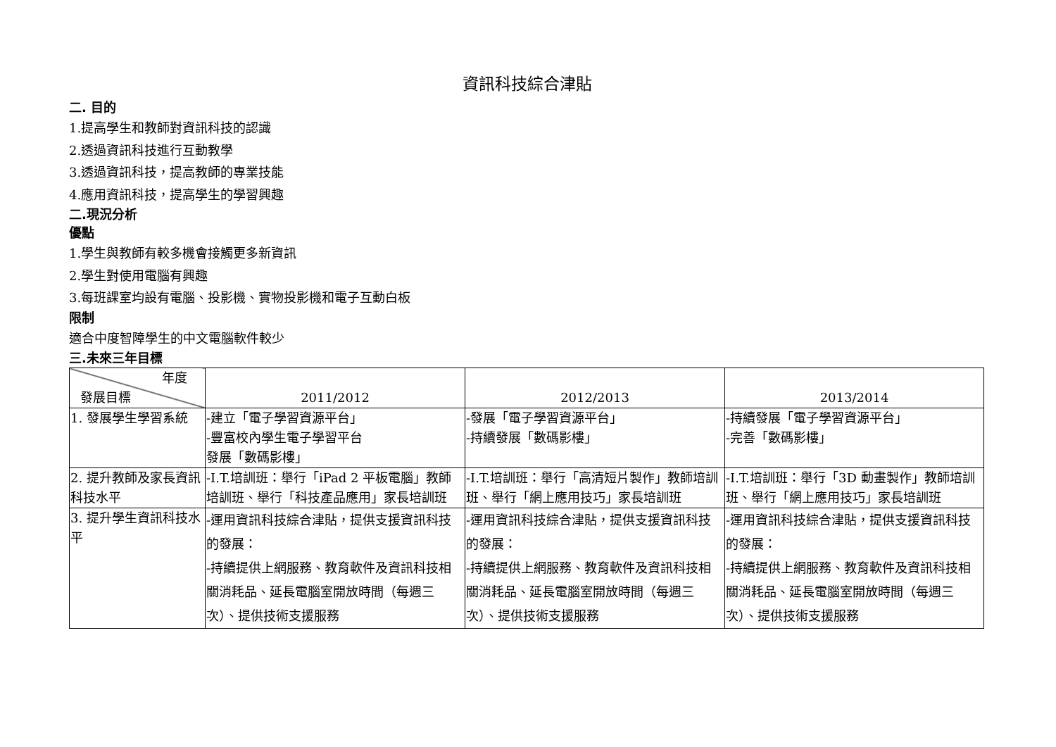資訊科技綜合津貼
二. 目的
1.提高學生和教師對資訊科技的認識
2.透過資訊科技進行互動教學
3.透過資訊科技，提高教師的專業技能
4.應用資訊科技，提高學生的學習興趣
二.現況分析
優點
1.學生與教師有較多機會接觸更多新資訊
2.學生對使用電腦有興趣
3.每班課室均設有電腦、投影機、實物投影機和電子互動白板
限制
適合中度智障學生的中文電腦軟件較少
三.未來三年目標
| 年度 發展目標 | 2011/2012 | 2012/2013 | 2013/2014 |
| 1. 發展學生學習系統 | -建立「電子學習資源平台」 -豐富校內學生電子學習平台 發展「數碼影樓」 | -發展「電子學習資源平台」 -持續發展「數碼影樓」 | -持續發展「電子學習資源平台」 -完善「數碼影樓」 |
| 2. 提升教師及家長資訊科技水平 | -I.T.培訓班：舉行「iPad 2 平板電腦」教師培訓班、舉行「科技產品應用」家長培訓班 | -I.T.培訓班：舉行「高清短片製作」教師培訓班、舉行「網上應用技巧」家長培訓班 | -I.T.培訓班：舉行「3D 動畫製作」教師培訓班、舉行「網上應用技巧」家長培訓班 |
| 3. 提升學生資訊科技水平 | -運用資訊科技綜合津貼，提供支援資訊科技的發展： -持續提供上網服務、教育軟件及資訊科技相關消耗品、延長電腦室開放時間（每週三次）、提供技術支援服務 | -運用資訊科技綜合津貼，提供支援資訊科技的發展： -持續提供上網服務、教育軟件及資訊科技相關消耗品、延長電腦室開放時間（每週三次）、提供技術支援服務 | -運用資訊科技綜合津貼，提供支援資訊科技的發展： -持續提供上網服務、教育軟件及資訊科技相關消耗品、延長電腦室開放時間（每週三次）、提供技術支援服務 |